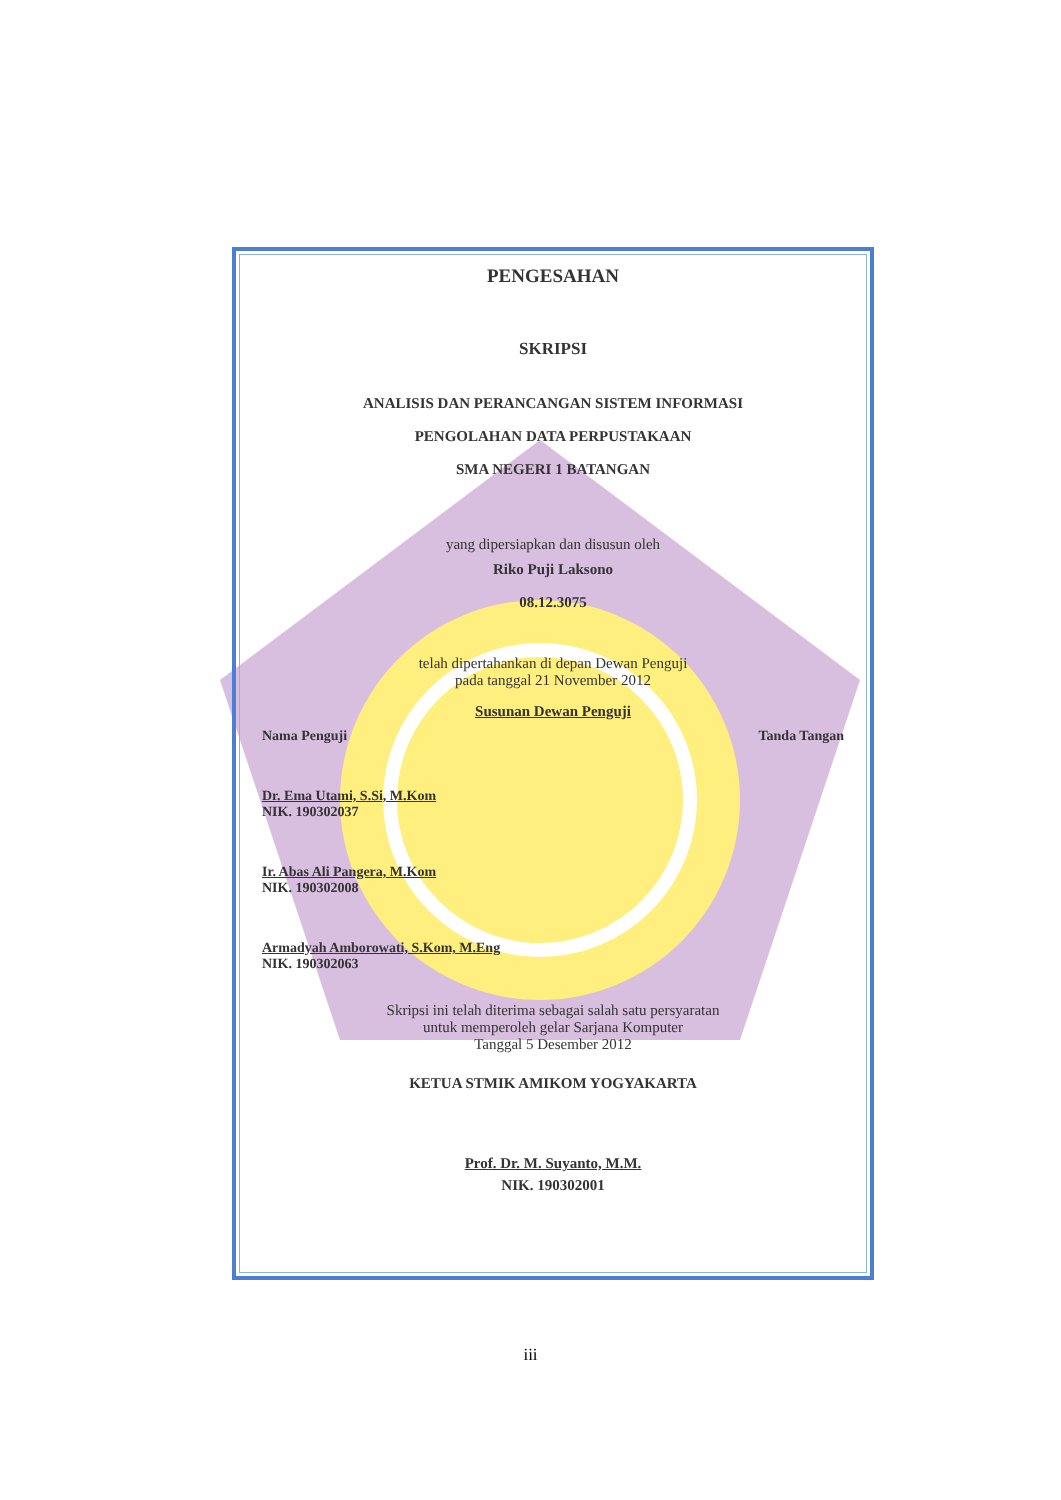PENGESAHAN
SKRIPSI
ANALISIS DAN PERANCANGAN SISTEM INFORMASI
PENGOLAHAN DATA PERPUSTAKAAN
SMA NEGERI 1 BATANGAN
yang dipersiapkan dan disusun oleh
Riko Puji Laksono
08.12.3075
telah dipertahankan di depan Dewan Penguji
pada tanggal 21 November 2012
Susunan Dewan Penguji
Nama Penguji Tanda Tangan
Dr. Ema Utami, S.Si, M.Kom
NIK. 190302037
Ir. Abas Ali Pangera, M.Kom
NIK. 190302008
Armadyah Amborowati, S.Kom, M.Eng
NIK. 190302063
Skripsi ini telah diterima sebagai salah satu persyaratan
untuk memperoleh gelar Sarjana Komputer
Tanggal 5 Desember 2012
KETUA STMIK AMIKOM YOGYAKARTA
Prof. Dr. M. Suyanto, M.M.
NIK. 190302001
iii